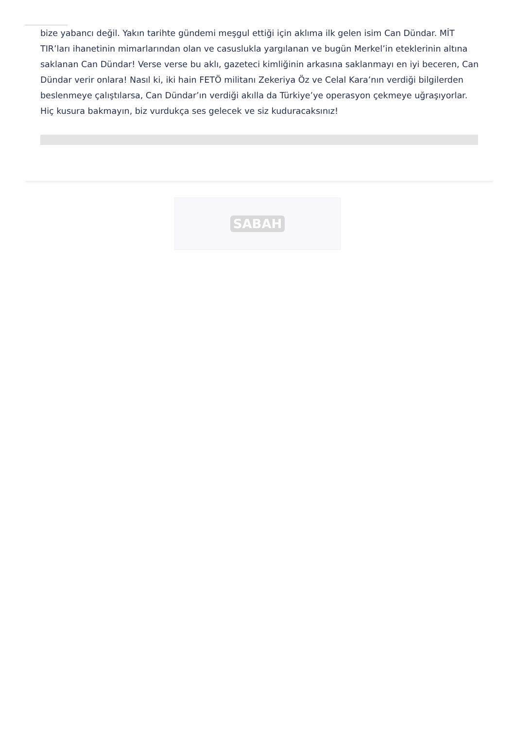bize yabancı değil. Yakın tarihte gündemi meşgul ettiği için aklıma ilk gelen isim Can Dündar. MİT TIR’ları ihanetinin mimarlarından olan ve casuslukla yargılanan ve bugün Merkel’in eteklerinin altına saklanan Can Dündar! Verse verse bu aklı, gazeteci kimliğinin arkasına saklanmayı en iyi beceren, Can Dündar verir onlara! Nasıl ki, iki hain FETÖ militanı Zekeriya Öz ve Celal Kara’nın verdiği bilgilerden beslenmeye çalıştılarsa, Can Dündar’ın verdiği akılla da Türkiye’ye operasyon çekmeye uğraşıyorlar. Hiç kusura bakmayın, biz vurdukça ses gelecek ve siz kuduracaksınız!
SABAH